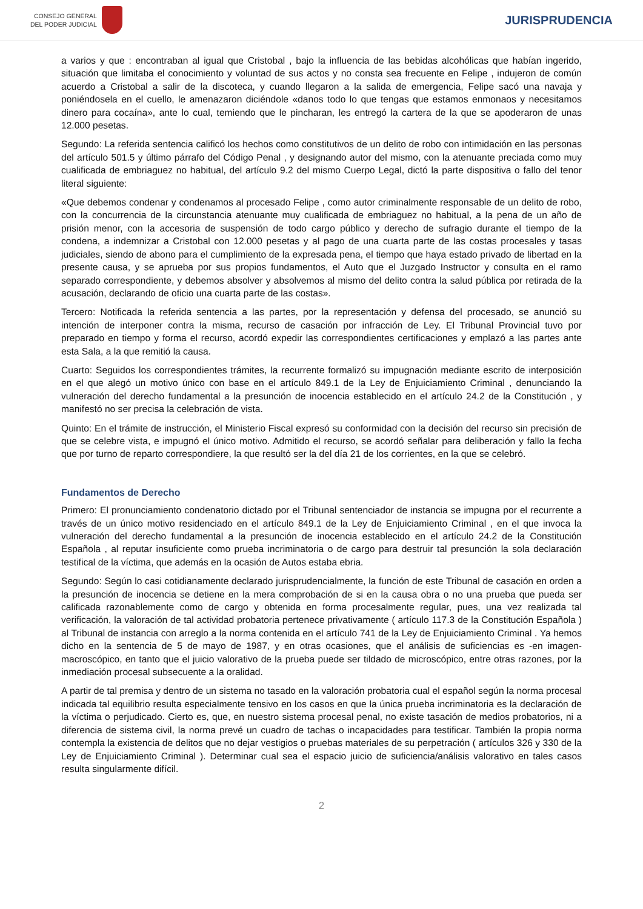CONSEJO GENERAL
DEL PODER JUDICIAL
JURISPRUDENCIA
a varios y que : encontraban al igual que Cristobal , bajo la influencia de las bebidas alcohólicas que habían ingerido, situación que limitaba el conocimiento y voluntad de sus actos y no consta sea frecuente en Felipe , indujeron de común acuerdo a Cristobal a salir de la discoteca, y cuando llegaron a la salida de emergencia, Felipe sacó una navaja y poniéndosela en el cuello, le amenazaron diciéndole «danos todo lo que tengas que estamos enmonaos y necesitamos dinero para cocaína», ante lo cual, temiendo que le pincharan, les entregó la cartera de la que se apoderaron de unas 12.000 pesetas.
Segundo: La referida sentencia calificó los hechos como constitutivos de un delito de robo con intimidación en las personas del artículo 501.5 y último párrafo del Código Penal , y designando autor del mismo, con la atenuante preciada como muy cualificada de embriaguez no habitual, del artículo 9.2 del mismo Cuerpo Legal, dictó la parte dispositiva o fallo del tenor literal siguiente:
«Que debemos condenar y condenamos al procesado Felipe , como autor criminalmente responsable de un delito de robo, con la concurrencia de la circunstancia atenuante muy cualificada de embriaguez no habitual, a la pena de un año de prisión menor, con la accesoria de suspensión de todo cargo público y derecho de sufragio durante el tiempo de la condena, a indemnizar a Cristobal con 12.000 pesetas y al pago de una cuarta parte de las costas procesales y tasas judiciales, siendo de abono para el cumplimiento de la expresada pena, el tiempo que haya estado privado de libertad en la presente causa, y se aprueba por sus propios fundamentos, el Auto que el Juzgado Instructor y consulta en el ramo separado correspondiente, y debemos absolver y absolvemos al mismo del delito contra la salud pública por retirada de la acusación, declarando de oficio una cuarta parte de las costas».
Tercero: Notificada la referida sentencia a las partes, por la representación y defensa del procesado, se anunció su intención de interponer contra la misma, recurso de casación por infracción de Ley. El Tribunal Provincial tuvo por preparado en tiempo y forma el recurso, acordó expedir las correspondientes certificaciones y emplazó a las partes ante esta Sala, a la que remitió la causa.
Cuarto: Seguidos los correspondientes trámites, la recurrente formalizó su impugnación mediante escrito de interposición en el que alegó un motivo único con base en el artículo 849.1 de la Ley de Enjuiciamiento Criminal , denunciando la vulneración del derecho fundamental a la presunción de inocencia establecido en el artículo 24.2 de la Constitución , y manifestó no ser precisa la celebración de vista.
Quinto: En el trámite de instrucción, el Ministerio Fiscal expresó su conformidad con la decisión del recurso sin precisión de que se celebre vista, e impugnó el único motivo. Admitido el recurso, se acordó señalar para deliberación y fallo la fecha que por turno de reparto correspondiere, la que resultó ser la del día 21 de los corrientes, en la que se celebró.
Fundamentos de Derecho
Primero: El pronunciamiento condenatorio dictado por el Tribunal sentenciador de instancia se impugna por el recurrente a través de un único motivo residenciado en el artículo 849.1 de la Ley de Enjuiciamiento Criminal , en el que invoca la vulneración del derecho fundamental a la presunción de inocencia establecido en el artículo 24.2 de la Constitución Española , al reputar insuficiente como prueba incriminatoria o de cargo para destruir tal presunción la sola declaración testifical de la víctima, que además en la ocasión de Autos estaba ebria.
Segundo: Según lo casi cotidianamente declarado jurisprudencialmente, la función de este Tribunal de casación en orden a la presunción de inocencia se detiene en la mera comprobación de si en la causa obra o no una prueba que pueda ser calificada razonablemente como de cargo y obtenida en forma procesalmente regular, pues, una vez realizada tal verificación, la valoración de tal actividad probatoria pertenece privativamente ( artículo 117.3 de la Constitución Española ) al Tribunal de instancia con arreglo a la norma contenida en el artículo 741 de la Ley de Enjuiciamiento Criminal . Ya hemos dicho en la sentencia de 5 de mayo de 1987, y en otras ocasiones, que el análisis de suficiencias es -en imagen- macroscópico, en tanto que el juicio valorativo de la prueba puede ser tildado de microscópico, entre otras razones, por la inmediación procesal subsecuente a la oralidad.
A partir de tal premisa y dentro de un sistema no tasado en la valoración probatoria cual el español según la norma procesal indicada tal equilibrio resulta especialmente tensivo en los casos en que la única prueba incriminatoria es la declaración de la víctima o perjudicado. Cierto es, que, en nuestro sistema procesal penal, no existe tasación de medios probatorios, ni a diferencia de sistema civil, la norma prevé un cuadro de tachas o incapacidades para testificar. También la propia norma contempla la existencia de delitos que no dejar vestigios o pruebas materiales de su perpetración ( artículos 326 y 330 de la Ley de Enjuiciamiento Criminal ). Determinar cual sea el espacio juicio de suficiencia/análisis valorativo en tales casos resulta singularmente difícil.
2